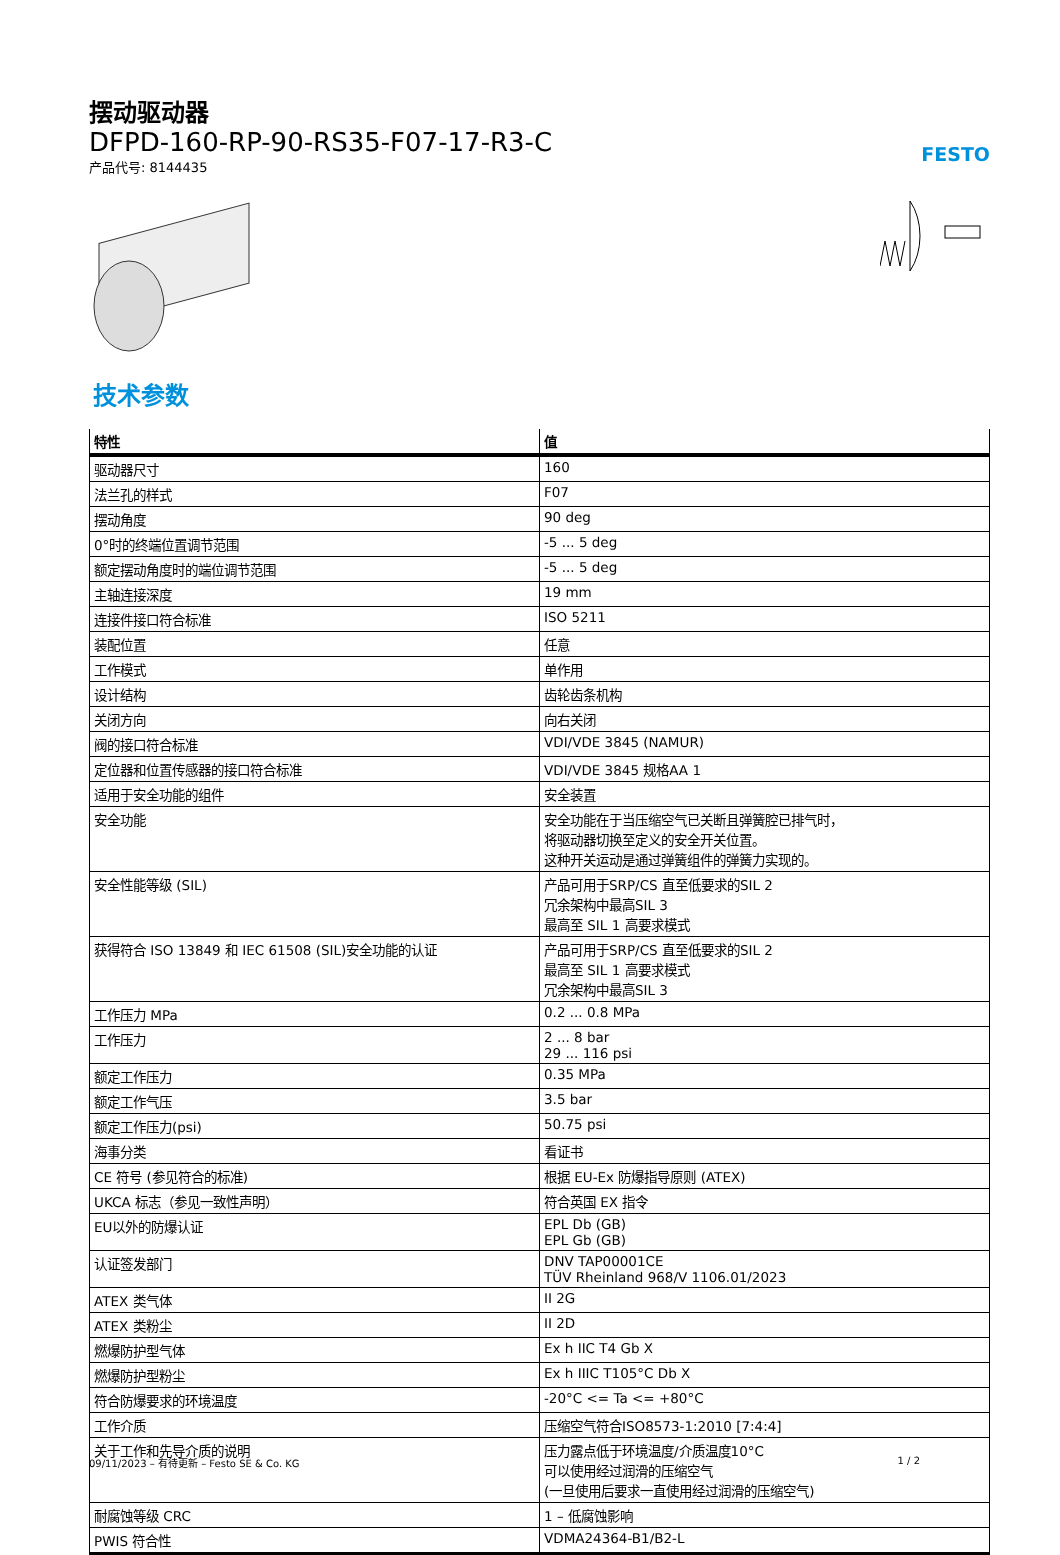摆动驱动器
DFPD-160-RP-90-RS35-F07-17-R3-C
产品代号: 8144435
FESTO
技术参数
| 特性 | 值 |
| --- | --- |
| 驱动器尺寸 | 160 |
| 法兰孔的样式 | F07 |
| 摆动角度 | 90 deg |
| 0°时的终端位置调节范围 | -5 ... 5 deg |
| 额定摆动角度时的端位调节范围 | -5 ... 5 deg |
| 主轴连接深度 | 19 mm |
| 连接件接口符合标准 | ISO 5211 |
| 装配位置 | 任意 |
| 工作模式 | 单作用 |
| 设计结构 | 齿轮齿条机构 |
| 关闭方向 | 向右关闭 |
| 阀的接口符合标准 | VDI/VDE 3845 (NAMUR) |
| 定位器和位置传感器的接口符合标准 | VDI/VDE 3845 规格AA 1 |
| 适用于安全功能的组件 | 安全装置 |
| 安全功能 | 安全功能在于当压缩空气已关断且弹簧腔已排气时， 将驱动器切换至定义的安全开关位置。 这种开关运动是通过弹簧组件的弹簧力实现的。 |
| 安全性能等级 (SIL) | 产品可用于SRP/CS 直至低要求的SIL 2 冗余架构中最高SIL 3 最高至 SIL 1 高要求模式 |
| 获得符合 ISO 13849 和 IEC 61508 (SIL)安全功能的认证 | 产品可用于SRP/CS 直至低要求的SIL 2 最高至 SIL 1 高要求模式 冗余架构中最高SIL 3 |
| 工作压力 MPa | 0.2 ... 0.8 MPa |
| 工作压力 | 2 ... 8 bar 29 ... 116 psi |
| 额定工作压力 | 0.35 MPa |
| 额定工作气压 | 3.5 bar |
| 额定工作压力(psi) | 50.75 psi |
| 海事分类 | 看证书 |
| CE 符号 (参见符合的标准) | 根据 EU-Ex 防爆指导原则 (ATEX) |
| UKCA 标志（参见一致性声明） | 符合英国 EX 指令 |
| EU以外的防爆认证 | EPL Db (GB) EPL Gb (GB) |
| 认证签发部门 | DNV TAP00001CE TÜV Rheinland 968/V 1106.01/2023 |
| ATEX 类气体 | II 2G |
| ATEX 类粉尘 | II 2D |
| 燃爆防护型气体 | Ex h IIC T4 Gb X |
| 燃爆防护型粉尘 | Ex h IIIC T105°C Db X |
| 符合防爆要求的环境温度 | -20°C <= Ta <= +80°C |
| 工作介质 | 压缩空气符合ISO8573-1:2010 [7:4:4] |
| 关于工作和先导介质的说明 | 压力露点低于环境温度/介质温度10°C 可以使用经过润滑的压缩空气 (一旦使用后要求一直使用经过润滑的压缩空气) |
| 耐腐蚀等级 CRC | 1 – 低腐蚀影响 |
| PWIS 符合性 | VDMA24364-B1/B2-L |
09/11/2023 – 有待更新 – Festo SE & Co. KG 1 / 2